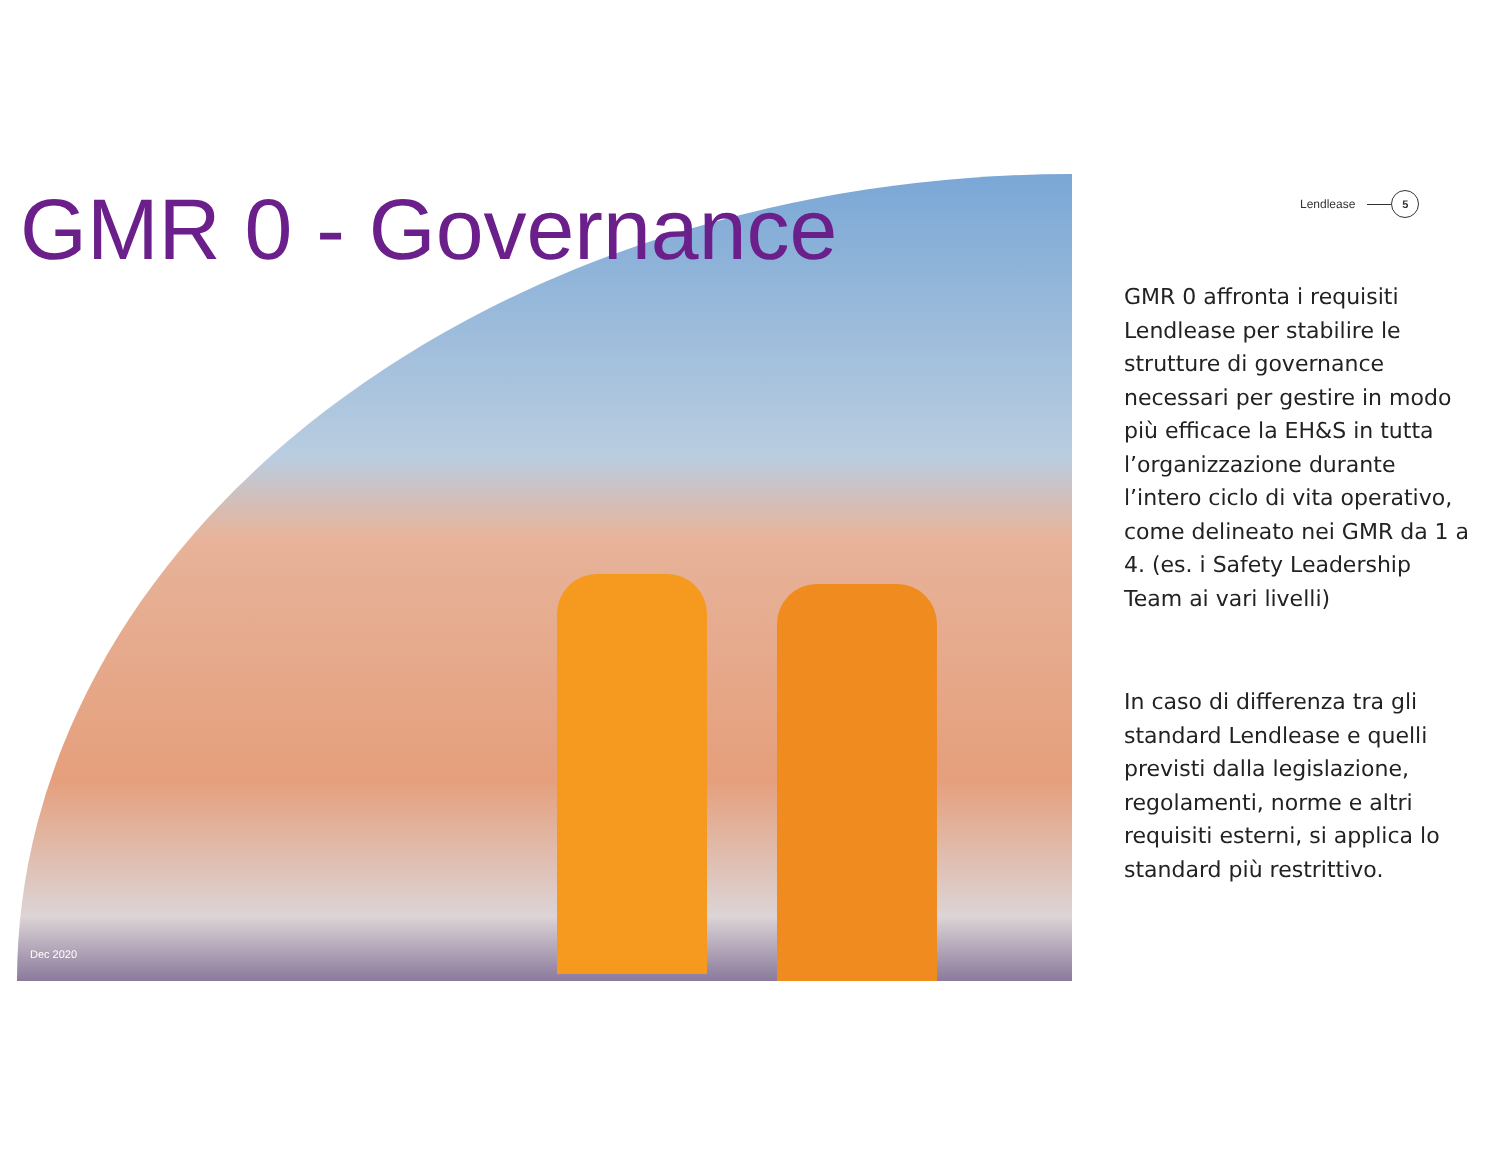GMR 0 - Governance
Lendlease
5
GMR 0 affronta i requisiti Lendlease per stabilire le strutture di governance necessari per gestire in modo più efficace la EH&S in tutta l’organizzazione durante l’intero ciclo di vita operativo, come delineato nei GMR da 1 a 4. (es. i Safety Leadership Team ai vari livelli)
In caso di differenza tra gli standard Lendlease e quelli previsti dalla legislazione, regolamenti, norme e altri requisiti esterni, si applica lo standard più restrittivo.
Dec 2020